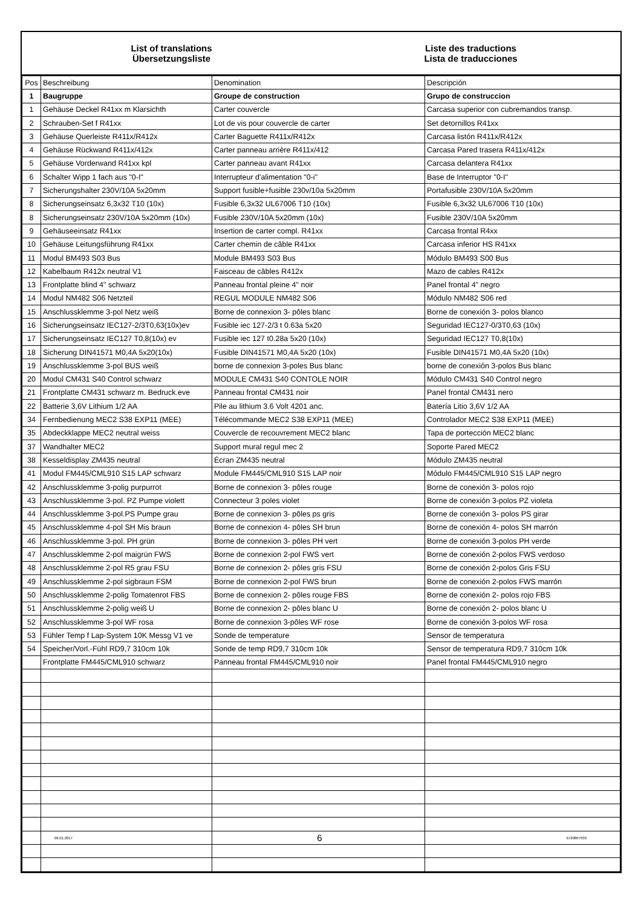List of translations
Übersetzungsliste
Liste des traductions
Lista de traducciones
| Pos | Beschreibung | Denomination | Descripción |
| --- | --- | --- | --- |
| 1 | Baugruppe | Groupe de construction | Grupo de construccion |
| 1 | Gehäuse Deckel R41xx m Klarsichth | Carter couvercle | Carcasa superior con cubremandos transp. |
| 2 | Schrauben-Set f R41xx | Lot de vis pour couvercle de carter | Set detornillos R41xx |
| 3 | Gehäuse Querleiste R411x/R412x | Carter Baguette R411x/R412x | Carcasa listón R411x/R412x |
| 4 | Gehäuse Rückwand R411x/412x | Carter panneau arrière R411x/412 | Carcasa Pared trasera R411x/412x |
| 5 | Gehäuse Vorderwand R41xx kpl | Carter panneau avant R41xx | Carcasa delantera R41xx |
| 6 | Schalter Wipp 1 fach aus "0-I" | Interrupteur d'alimentation "0-i" | Base de Interruptor "0-I" |
| 7 | Sicherungshalter 230V/10A 5x20mm | Support fusible+fusible 230v/10a 5x20mm | Portafusible 230V/10A 5x20mm |
| 8 | Sicherungseinsatz 6,3x32 T10 (10x) | Fusible 6,3x32 UL67006 T10 (10x) | Fusible 6,3x32 UL67006 T10 (10x) |
| 8 | Sicherungseinsatz 230V/10A 5x20mm (10x) | Fusible 230V/10A 5x20mm (10x) | Fusible 230V/10A 5x20mm |
| 9 | Gehäuseeinsatz R41xx | Insertion de carter compl. R41xx | Carcasa frontal R4xx |
| 10 | Gehäuse Leitungsführung R41xx | Carter chemin de câble R41xx | Carcasa inferior HS R41xx |
| 11 | Modul BM493 S03 Bus | Module BM493 S03 Bus | Módulo BM493 S00 Bus |
| 12 | Kabelbaum R412x neutral V1 | Faisceau de câbles R412x | Mazo de cables R412x |
| 13 | Frontplatte blind 4" schwarz | Panneau frontal pleine 4" noir | Panel frontal 4" negro |
| 14 | Modul NM482 S06 Netzteil | REGUL MODULE NM482 S06 | Módulo NM482 S06 red |
| 15 | Anschlussklemme 3-pol Netz weiß | Borne de connexion 3- pôles blanc | Borne de conexión 3- polos blanco |
| 16 | Sicherungseinsatz IEC127-2/3T0,63(10x)ev | Fusible iec 127-2/3 t 0.63a 5x20 | Seguridad IEC127-0/3T0,63 (10x) |
| 17 | Sicherungseinsatz IEC127 T0,8(10x) ev | Fusible iec 127 t0.28a 5x20 (10x) | Seguridad IEC127 T0,8(10x) |
| 18 | Sicherung DIN41571 M0,4A 5x20(10x) | Fusible DIN41571 M0,4A 5x20 (10x) | Fusible DIN41571 M0,4A 5x20 (10x) |
| 19 | Anschlussklemme 3-pol BUS weiß | borne de connexion 3-poles Bus blanc | borne de conexión 3-polos Bus blanc |
| 20 | Modul CM431 S40 Control schwarz | MODULE CM431 S40 CONTOLE NOIR | Módulo CM431 S40 Control negro |
| 21 | Frontplatte CM431 schwarz m. Bedruck.eve | Panneau frontal CM431 noir | Panel frontal CM431 nero |
| 22 | Batterie 3,6V Lithium 1/2 AA | Pile au lithium 3.6 Volt 4201 anc. | Batería Litio 3,6V 1/2 AA |
| 34 | Fernbedienung MEC2 S38 EXP11 (MEE) | Télécommande MEC2 S38 EXP11 (MEE) | Controlador MEC2 S38 EXP11 (MEE) |
| 35 | Abdeckklappe MEC2 neutral weiss | Couvercle de recouvrement MEC2 blanc | Tapa de portección MEC2 blanc |
| 37 | Wandhalter MEC2 | Support mural regul mec 2 | Soporte Pared MEC2 |
| 38 | Kesseldisplay ZM435 neutral | Écran ZM435 neutral | Módulo ZM435 neutral |
| 41 | Modul FM445/CML910 S15 LAP schwarz | Module FM445/CML910 S15 LAP noir | Módulo FM445/CML910 S15 LAP negro |
| 42 | Anschlussklemme 3-polig purpurrot | Borne de connexion 3- pôles rouge | Borne de conexión 3- polos rojo |
| 43 | Anschlussklemme 3-pol. PZ Pumpe violett | Connecteur 3 poles violet | Borne de conexión 3-polos PZ violeta |
| 44 | Anschlussklemme 3-pol.PS Pumpe grau | Borne de connexion 3- pôles ps gris | Borne de conexión 3- polos PS girar |
| 45 | Anschlussklemme 4-pol SH Mis braun | Borne de connexion 4- pôles SH brun | Borne de conexión 4- polos SH marrón |
| 46 | Anschlussklemme 3-pol. PH grün | Borne de connexion 3- pôles PH vert | Borne de conexión 3-polos PH verde |
| 47 | Anschlussklemme 2-pol maigrün FWS | Borne de connexion 2-pol FWS vert | Borne de conexión 2-polos FWS verdoso |
| 48 | Anschlussklemme 2-pol R5 grau FSU | Borne de connexion 2- pôles gris FSU | Borne de conexión 2-polos Gris FSU |
| 49 | Anschlussklemme 2-pol sigbraun FSM | Borne de connexion 2-pol FWS brun | Borne de conexión 2-polos FWS marrón |
| 50 | Anschlussklemme 2-polig Tomatenrot FBS | Borne de connexion 2- pôles rouge FBS | Borne de conexión 2- polos rojo FBS |
| 51 | Anschlussklemme 2-polig weiß U | Borne de connexion 2- pôles blanc U | Borne de conexión 2- polos blanc U |
| 52 | Anschlussklemme 3-pol WF rosa | Borne de connexion 3-pôles WF rose | Borne de conexión 3-polos WF rosa |
| 53 | Fühler Temp f Lap-System 10K Messg V1 ve | Sonde de temperature | Sensor de temperatura |
| 54 | Speicher/Vorl.-Fühl RD9,7 310cm 10k | Sonde de temp RD9,7 310cm 10k | Sensor de temperatura RD9,7 310cm 10k |
| | Frontplatte FM445/CML910 schwarz | Panneau frontal FM445/CML910 noir | Panel frontal FM445/CML910 negro |
06.01.2017 6 6720807939